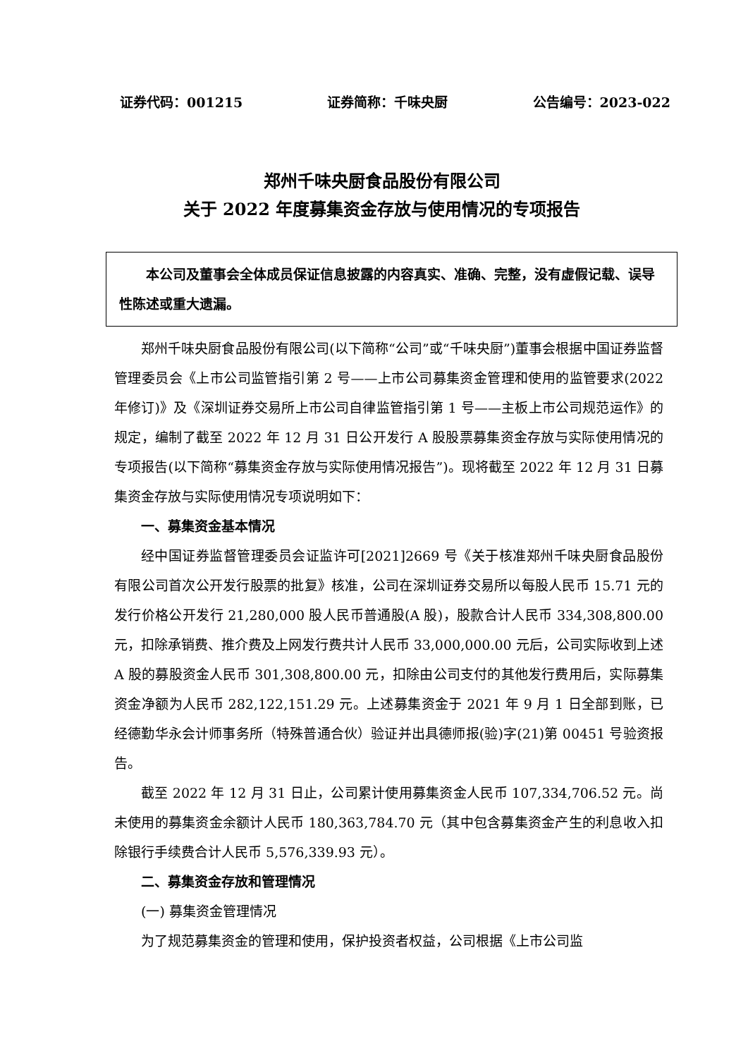证券代码：001215 证券简称：千味央厨 公告编号：2023-022
郑州千味央厨食品股份有限公司
关于 2022 年度募集资金存放与使用情况的专项报告
  本公司及董事会全体成员保证信息披露的内容真实、准确、完整，没有虚假记载、误导性陈述或重大遗漏。
郑州千味央厨食品股份有限公司(以下简称“公司”或“千味央厨”)董事会根据中国证券监督管理委员会《上市公司监管指引第 2 号——上市公司募集资金管理和使用的监管要求(2022 年修订)》及《深圳证券交易所上市公司自律监管指引第 1 号——主板上市公司规范运作》的规定，编制了截至 2022 年 12 月 31 日公开发行 A 股股票募集资金存放与实际使用情况的专项报告(以下简称“募集资金存放与实际使用情况报告”)。现将截至 2022 年 12 月 31 日募集资金存放与实际使用情况专项说明如下：
一、募集资金基本情况
经中国证券监督管理委员会证监许可[2021]2669 号《关于核准郑州千味央厨食品股份有限公司首次公开发行股票的批复》核准，公司在深圳证券交易所以每股人民币 15.71 元的发行价格公开发行 21,280,000 股人民币普通股(A 股)，股款合计人民币 334,308,800.00 元，扣除承销费、推介费及上网发行费共计人民币 33,000,000.00 元后，公司实际收到上述 A 股的募股资金人民币 301,308,800.00 元，扣除由公司支付的其他发行费用后，实际募集资金净额为人民币 282,122,151.29 元。上述募集资金于 2021 年 9 月 1 日全部到账，已经德勤华永会计师事务所（特殊普通合伙）验证并出具德师报(验)字(21)第 00451 号验资报告。
截至 2022 年 12 月 31 日止，公司累计使用募集资金人民币 107,334,706.52 元。尚未使用的募集资金余额计人民币 180,363,784.70 元（其中包含募集资金产生的利息收入扣除银行手续费合计人民币 5,576,339.93 元）。
二、募集资金存放和管理情况
(一) 募集资金管理情况
为了规范募集资金的管理和使用，保护投资者权益，公司根据《上市公司监